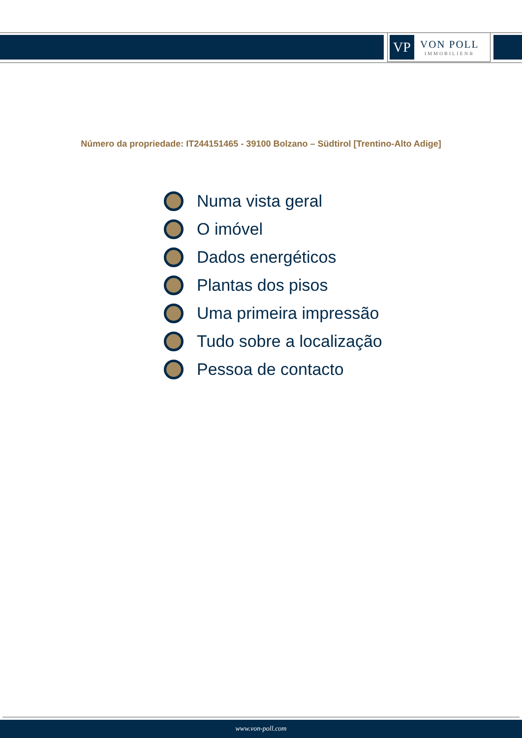VP
VON POLL
IMMOBILIEN®
Número da propriedade: IT244151465 - 39100 Bolzano – Südtirol [Trentino-Alto Adige]
Numa vista geral
O imóvel
Dados energéticos
Plantas dos pisos
Uma primeira impressão
Tudo sobre a localização
Pessoa de contacto
www.von-poll.com